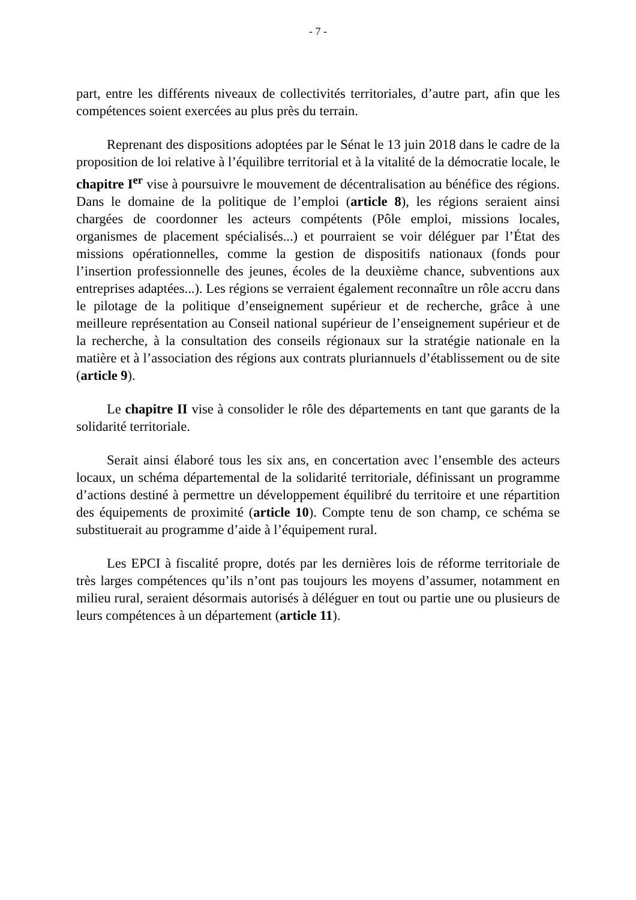- 7 -
part, entre les différents niveaux de collectivités territoriales, d’autre part, afin que les compétences soient exercées au plus près du terrain.
Reprenant des dispositions adoptées par le Sénat le 13 juin 2018 dans le cadre de la proposition de loi relative à l’équilibre territorial et à la vitalité de la démocratie locale, le chapitre I<sup>er</sup> vise à poursuivre le mouvement de décentralisation au bénéfice des régions. Dans le domaine de la politique de l’emploi (article 8), les régions seraient ainsi chargées de coordonner les acteurs compétents (Pôle emploi, missions locales, organismes de placement spécialisés...) et pourraient se voir déléguer par l’État des missions opérationnelles, comme la gestion de dispositifs nationaux (fonds pour l’insertion professionnelle des jeunes, écoles de la deuxième chance, subventions aux entreprises adaptées...). Les régions se verraient également reconnaître un rôle accru dans le pilotage de la politique d’enseignement supérieur et de recherche, grâce à une meilleure représentation au Conseil national supérieur de l’enseignement supérieur et de la recherche, à la consultation des conseils régionaux sur la stratégie nationale en la matière et à l’association des régions aux contrats pluriannuels d’établissement ou de site (article 9).
Le chapitre II vise à consolider le rôle des départements en tant que garants de la solidarité territoriale.
Serait ainsi élaboré tous les six ans, en concertation avec l’ensemble des acteurs locaux, un schéma départemental de la solidarité territoriale, définissant un programme d’actions destiné à permettre un développement équilibré du territoire et une répartition des équipements de proximité (article 10). Compte tenu de son champ, ce schéma se substituerait au programme d’aide à l’équipement rural.
Les EPCI à fiscalité propre, dotés par les dernières lois de réforme territoriale de très larges compétences qu’ils n’ont pas toujours les moyens d’assumer, notamment en milieu rural, seraient désormais autorisés à déléguer en tout ou partie une ou plusieurs de leurs compétences à un département (article 11).